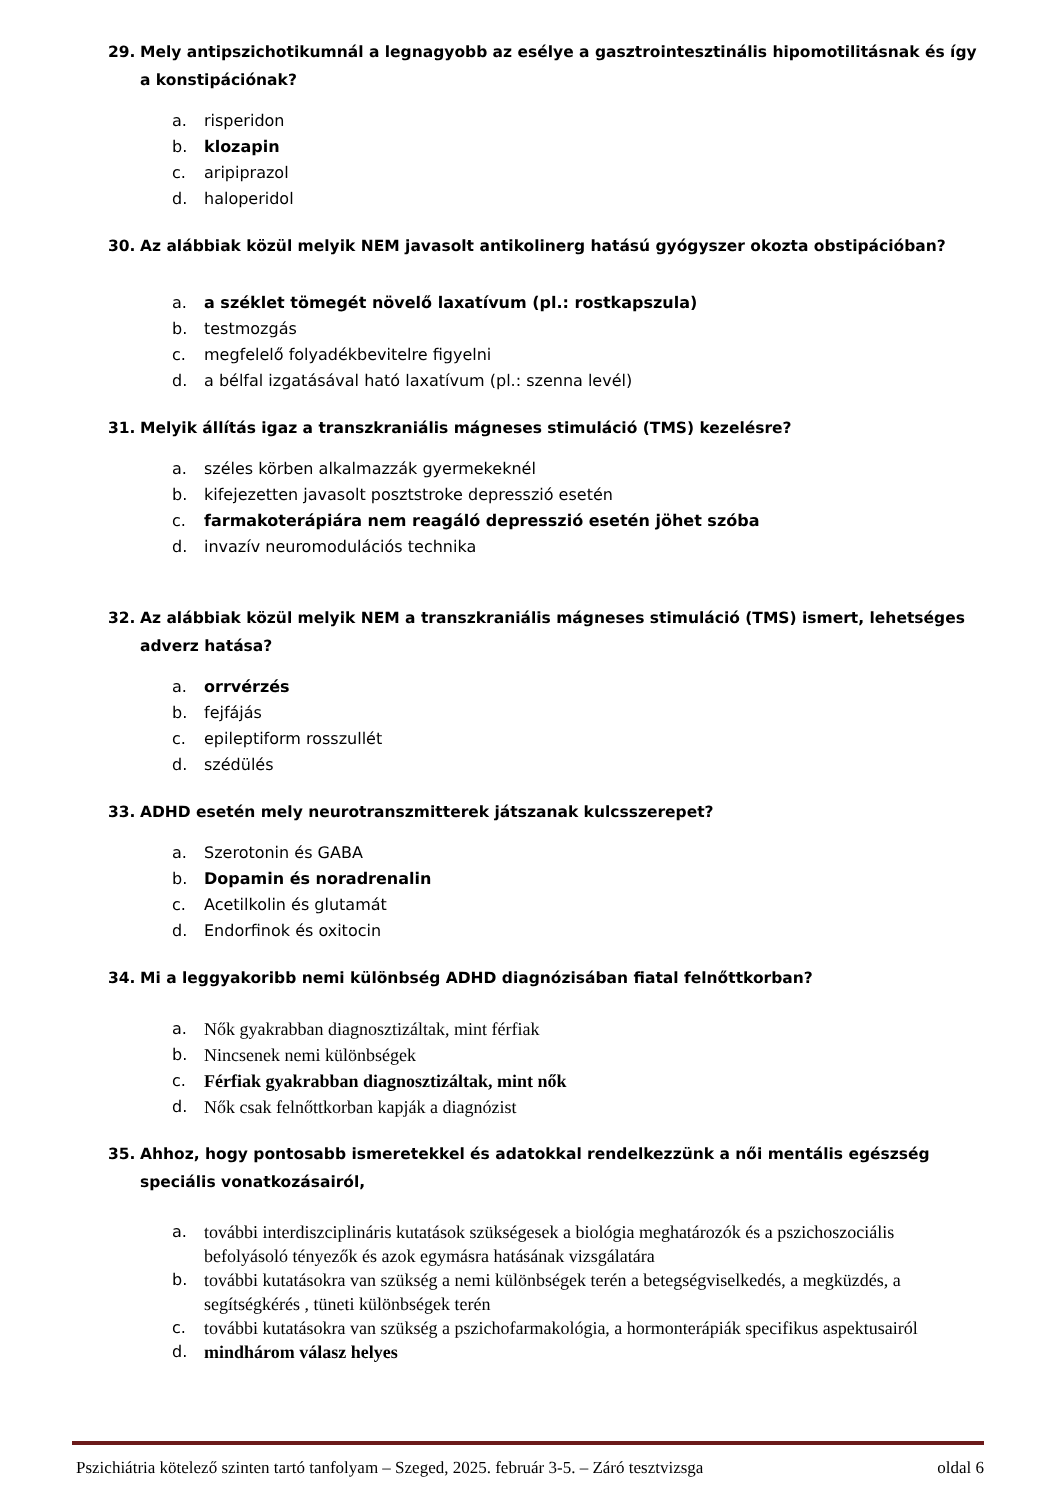29. Mely antipszichotikumnál a legnagyobb az esélye a gasztrointesztinális hipomotilitásnak és így a konstipációnak?
a. risperidon
b. klozapin
c. aripiprazol
d. haloperidol
30. Az alábbiak közül melyik NEM javasolt antikolinerg hatású gyógyszer okozta obstipációban?
a. a széklet tömegét növelő laxatívum (pl.: rostkapszula)
b. testmozgás
c. megfelelő folyadékbevitelre figyelni
d. a bélfal izgatásával ható laxatívum (pl.: szenna levél)
31. Melyik állítás igaz a transzkraniális mágneses stimuláció (TMS) kezelésre?
a. széles körben alkalmazzák gyermekeknél
b. kifejezetten javasolt posztstroke depresszió esetén
c. farmakoterápiára nem reagáló depresszió esetén jöhet szóba
d. invazív neuromodulációs technika
32. Az alábbiak közül melyik NEM a transzkraniális mágneses stimuláció (TMS) ismert, lehetséges adverz hatása?
a. orrvérzés
b. fejfájás
c. epileptiform rosszullét
d. szédülés
33. ADHD esetén mely neurotranszmitterek játszanak kulcsszerepet?
a. Szerotonin és GABA
b. Dopamin és noradrenalin
c. Acetilkolin és glutamát
d. Endorfinok és oxitocin
34. Mi a leggyakoribb nemi különbség ADHD diagnózisában fiatal felnőttkorban?
a. Nők gyakrabban diagnosztizáltak, mint férfiak
b. Nincsenek nemi különbségek
c. Férfiak gyakrabban diagnosztizáltak, mint nők
d. Nők csak felnőttkorban kapják a diagnózist
35. Ahhoz, hogy pontosabb ismeretekkel és adatokkal rendelkezzünk a női mentális egészség speciális vonatkozásairól,
a. további interdiszciplináris kutatások szükségesek a biológia meghatározók és a pszichoszociális befolyásoló tényezők és azok egymásra hatásának vizsgálatára
b. további kutatásokra van szükség a nemi különbségek terén a betegségviselkedés, a megküzdés, a segítségkérés , tüneti különbségek terén
c. további kutatásokra van szükség a pszichofarmakológia, a hormonterápiák specifikus aspektusairól
d. mindhárom válasz helyes
Pszichiátria kötelező szinten tartó tanfolyam – Szeged, 2025. február 3-5. – Záró tesztvizsga oldal 6